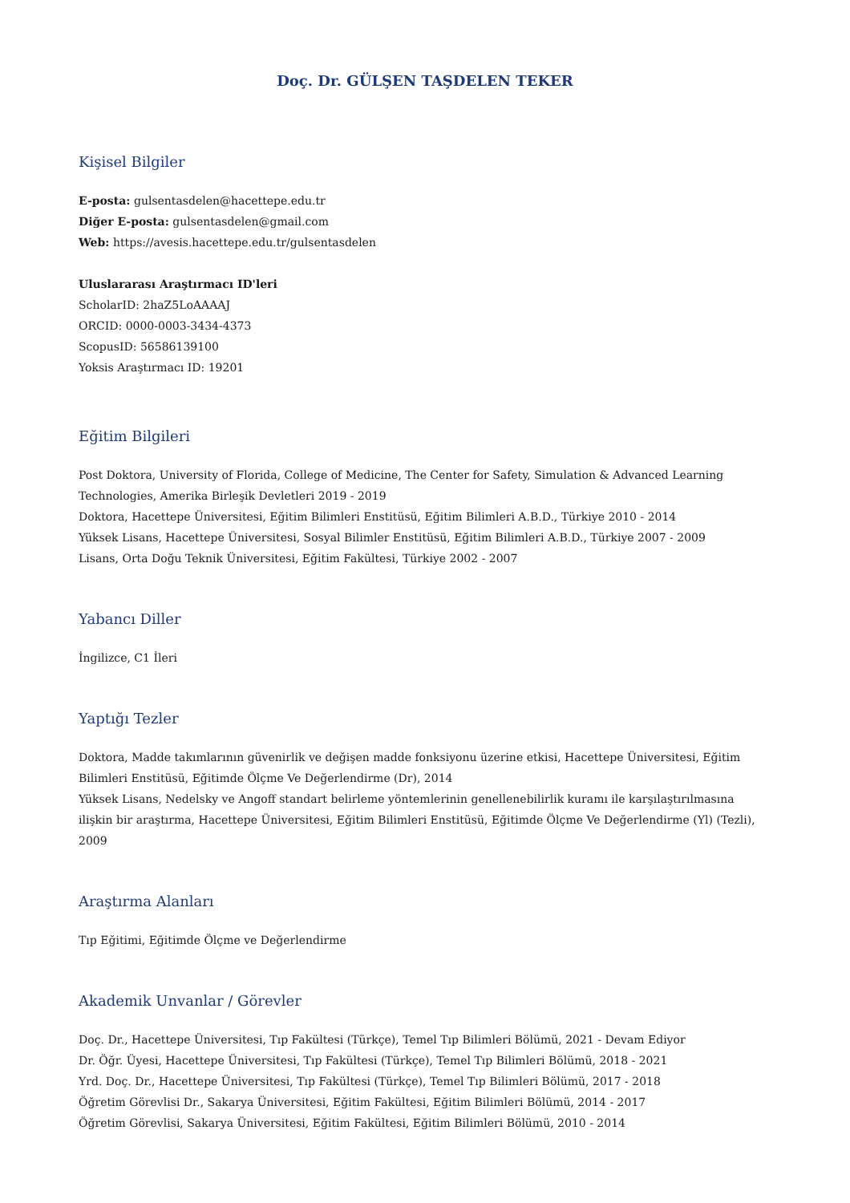Doç. Dr. GÜLŞEN TAŞDELEN TEKER
Kişisel Bilgiler
E-posta: gulsentasdelen@hacettepe.edu.tr
Diğer E-posta: gulsentasdelen@gmail.com
Web: https://avesis.hacettepe.edu.tr/gulsentasdelen
Uluslararası Araştırmacı ID'leri
ScholarID: 2haZ5LoAAAAJ
ORCID: 0000-0003-3434-4373
ScopusID: 56586139100
Yoksis Araştırmacı ID: 19201
Eğitim Bilgileri
Post Doktora, University of Florida, College of Medicine, The Center for Safety, Simulation & Advanced Learning Technologies, Amerika Birleşik Devletleri 2019 - 2019
Doktora, Hacettepe Üniversitesi, Eğitim Bilimleri Enstitüsü, Eğitim Bilimleri A.B.D., Türkiye 2010 - 2014
Yüksek Lisans, Hacettepe Üniversitesi, Sosyal Bilimler Enstitüsü, Eğitim Bilimleri A.B.D., Türkiye 2007 - 2009
Lisans, Orta Doğu Teknik Üniversitesi, Eğitim Fakültesi, Türkiye 2002 - 2007
Yabancı Diller
İngilizce, C1 İleri
Yaptığı Tezler
Doktora, Madde takımlarının güvenirlik ve değişen madde fonksiyonu üzerine etkisi, Hacettepe Üniversitesi, Eğitim Bilimleri Enstitüsü, Eğitimde Ölçme Ve Değerlendirme (Dr), 2014
Yüksek Lisans, Nedelsky ve Angoff standart belirleme yöntemlerinin genellenebilirlik kuramı ile karşılaştırılmasına ilişkin bir araştırma, Hacettepe Üniversitesi, Eğitim Bilimleri Enstitüsü, Eğitimde Ölçme Ve Değerlendirme (Yl) (Tezli), 2009
Araştırma Alanları
Tıp Eğitimi, Eğitimde Ölçme ve Değerlendirme
Akademik Unvanlar / Görevler
Doç. Dr., Hacettepe Üniversitesi, Tıp Fakültesi (Türkçe), Temel Tıp Bilimleri Bölümü, 2021 - Devam Ediyor
Dr. Öğr. Üyesi, Hacettepe Üniversitesi, Tıp Fakültesi (Türkçe), Temel Tıp Bilimleri Bölümü, 2018 - 2021
Yrd. Doç. Dr., Hacettepe Üniversitesi, Tıp Fakültesi (Türkçe), Temel Tıp Bilimleri Bölümü, 2017 - 2018
Öğretim Görevlisi Dr., Sakarya Üniversitesi, Eğitim Fakültesi, Eğitim Bilimleri Bölümü, 2014 - 2017
Öğretim Görevlisi, Sakarya Üniversitesi, Eğitim Fakültesi, Eğitim Bilimleri Bölümü, 2010 - 2014